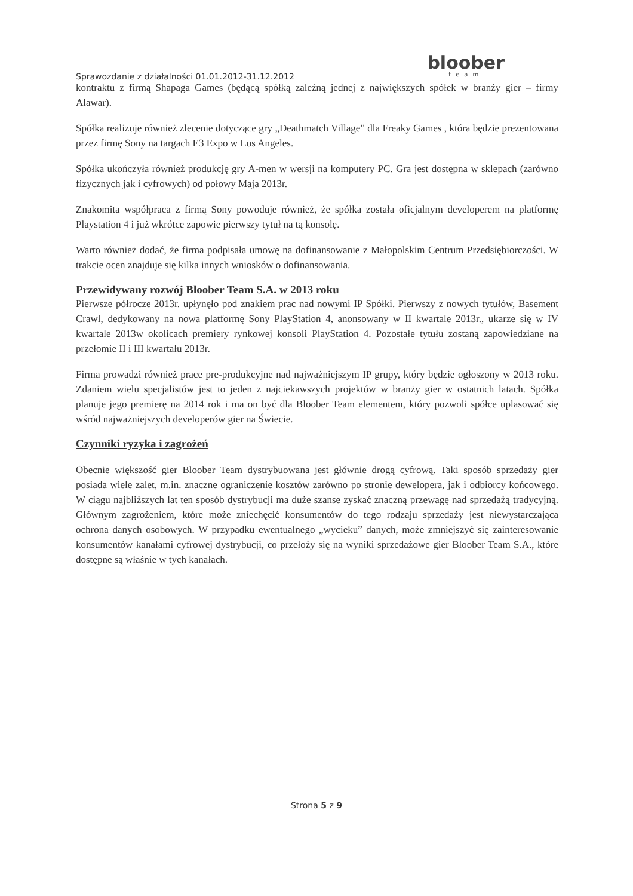Sprawozdanie z działalności 01.01.2012-31.12.2012
bloober
team
kontraktu z firmą Shapaga Games (będącą spółką zależną jednej z największych spółek w branży gier – firmy Alawar).
Spółka realizuje również zlecenie dotyczące gry „Deathmatch Village” dla Freaky Games , która będzie prezentowana przez firmę Sony na targach E3 Expo w Los Angeles.
Spółka ukończyła również produkcję gry A-men w wersji na komputery PC. Gra jest dostępna w sklepach (zarówno fizycznych jak i cyfrowych) od połowy Maja 2013r.
Znakomita współpraca z firmą Sony powoduje również, że spółka została oficjalnym developerem na platformę Playstation 4 i już wkrótce zapowie pierwszy tytuł na tą konsolę.
Warto również dodać, że firma podpisała umowę na dofinansowanie z Małopolskim Centrum Przedsiębiorczości. W trakcie ocen znajduje się kilka innych wniosków o dofinansowania.
Przewidywany rozwój Bloober Team S.A. w 2013 roku
Pierwsze półrocze 2013r. upłynęło pod znakiem prac nad nowymi IP Spółki. Pierwszy z nowych tytułów, Basement Crawl, dedykowany na nowa platformę Sony PlayStation 4, anonsowany w II kwartale 2013r., ukarze się w IV kwartale 2013w okolicach premiery rynkowej konsoli PlayStation 4. Pozostałe tytułu zostaną zapowiedziane na przełomie II i III kwartału 2013r.
Firma prowadzi również prace pre-produkcyjne nad najważniejszym IP grupy, który będzie ogłoszony w 2013 roku. Zdaniem wielu specjalistów jest to jeden z najciekawszych projektów w branży gier w ostatnich latach. Spółka planuje jego premierę na 2014 rok i ma on być dla Bloober Team elementem, który pozwoli spółce uplasować się wśród najważniejszych developerów gier na Świecie.
Czynniki ryzyka i zagrożeń
Obecnie większość gier Bloober Team dystrybuowana jest głównie drogą cyfrową. Taki sposób sprzedaży gier posiada wiele zalet, m.in. znaczne ograniczenie kosztów zarówno po stronie dewelopera, jak i odbiorcy końcowego. W ciągu najbliższych lat ten sposób dystrybucji ma duże szanse zyskać znaczną przewagę nad sprzedażą tradycyjną. Głównym zagrożeniem, które może zniechęcić konsumentów do tego rodzaju sprzedaży jest niewystarczająca ochrona danych osobowych. W przypadku ewentualnego „wycieku” danych, może zmniejszyć się zainteresowanie konsumentów kanałami cyfrowej dystrybucji, co przełoży się na wyniki sprzedażowe gier Bloober Team S.A., które dostępne są właśnie w tych kanałach.
Strona 5 z 9